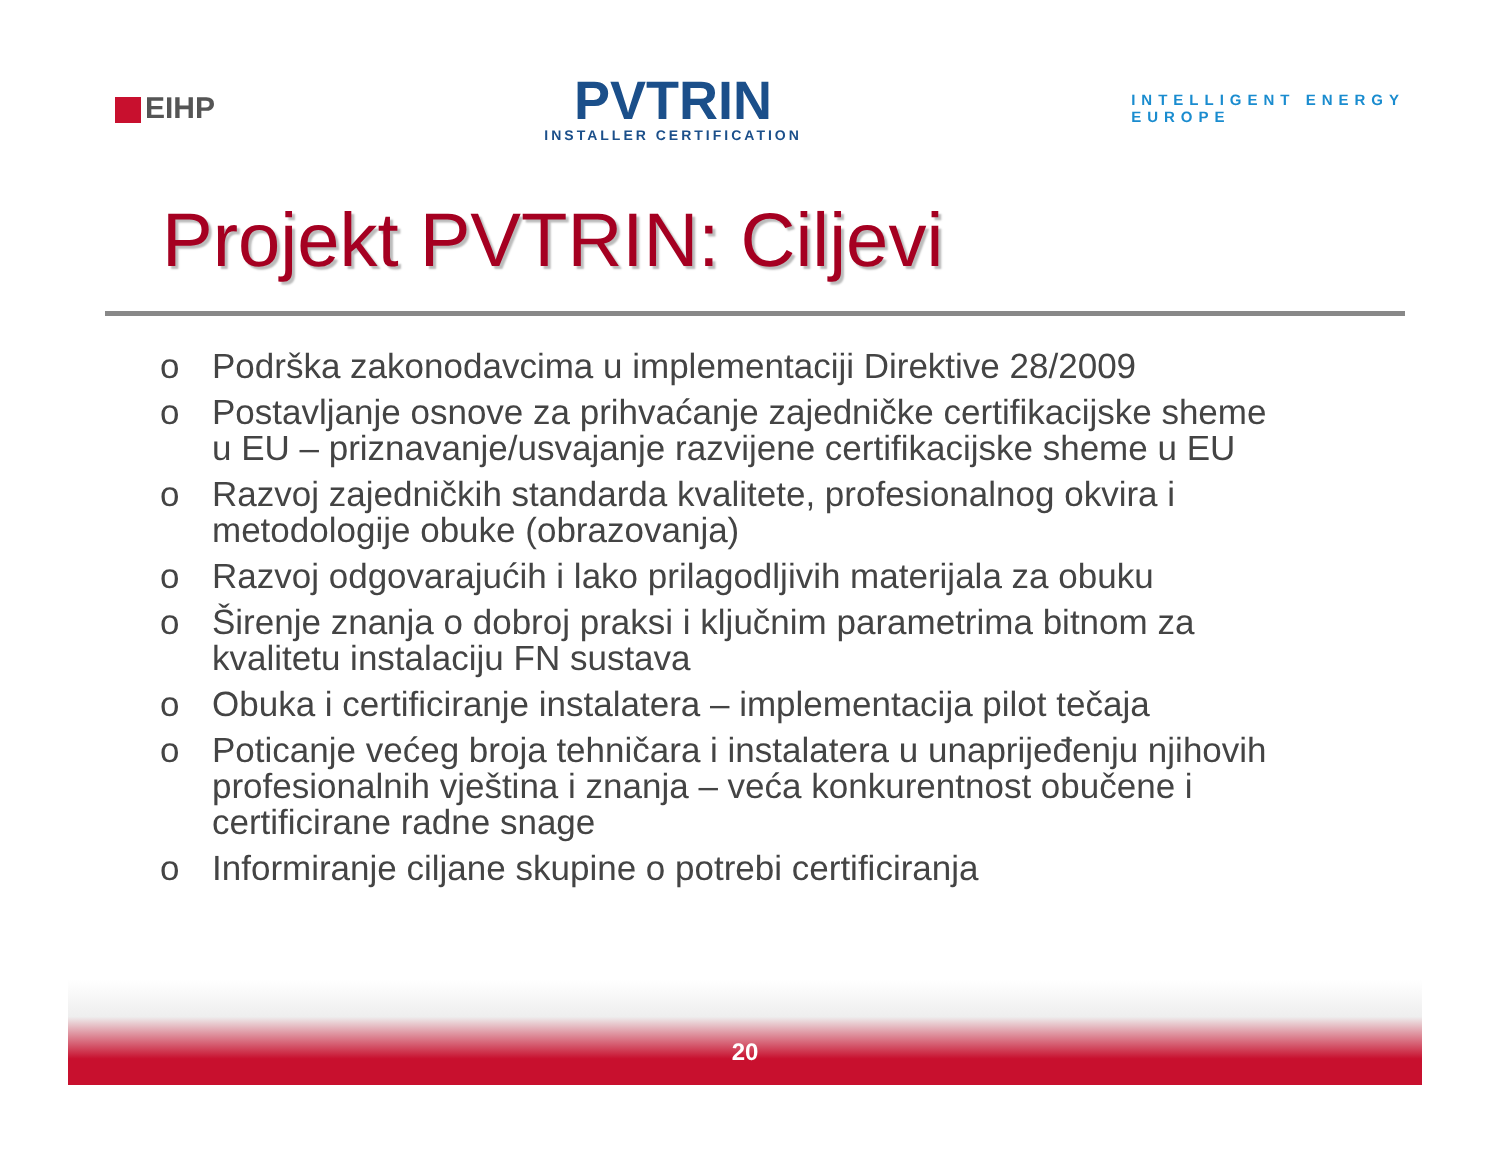EIHP
PVTRIN
INSTALLER CERTIFICATION
INTELLIGENT ENERGY
EUROPE
Projekt PVTRIN: Ciljevi
o Podrška zakonodavcima u implementaciji Direktive 28/2009
o Postavljanje osnove za prihvaćanje zajedničke certifikacijske sheme u EU – priznavanje/usvajanje razvijene certifikacijske sheme u EU
o Razvoj zajedničkih standarda kvalitete, profesionalnog okvira i metodologije obuke (obrazovanja)
o Razvoj odgovarajućih i lako prilagodljivih materijala za obuku
o Širenje znanja o dobroj praksi i ključnim parametrima bitnom za kvalitetu instalaciju FN sustava
o Obuka i certificiranje instalatera – implementacija pilot tečaja
o Poticanje većeg broja tehničara i instalatera u unaprijeđenju njihovih profesionalnih vještina i znanja – veća konkurentnost obučene i certificirane radne snage
o Informiranje ciljane skupine o potrebi certificiranja
20